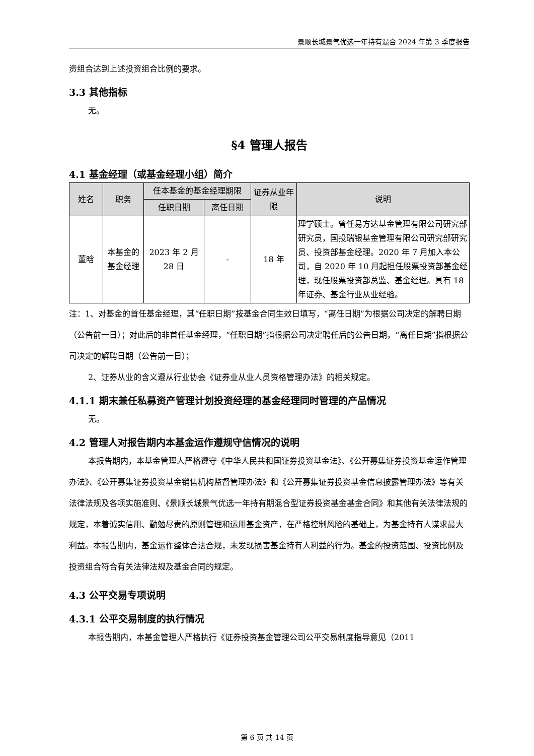景顺长城景气优选一年持有混合 2024 年第 3 季度报告
资组合达到上述投资组合比例的要求。
3.3 其他指标
无。
§4 管理人报告
4.1 基金经理（或基金经理小组）简介
| 姓名 | 职务 | 任本基金的基金经理期限 | | 证券从业年限 | 说明 |
| --- | --- | --- | --- | --- | --- |
| | | 任职日期 | 离任日期 | | |
| 董晗 | 本基金的基金经理 | 2023 年 2 月 28 日 | - | 18 年 | 理学硕士。曾任易方达基金管理有限公司研究部研究员，国投瑞银基金管理有限公司研究部研究员、投资部基金经理。2020 年 7 月加入本公司，自 2020 年 10 月起担任股票投资部基金经理，现任股票投资部总监、基金经理。具有 18 年证券、基金行业从业经验。 |
注：1、对基金的首任基金经理，其“任职日期”按基金合同生效日填写，“离任日期”为根据公司决定的解聘日期（公告前一日）；对此后的非首任基金经理，“任职日期”指根据公司决定聘任后的公告日期，“离任日期”指根据公司决定的解聘日期（公告前一日）；
2、证券从业的含义遵从行业协会《证券业从业人员资格管理办法》的相关规定。
4.1.1 期末兼任私募资产管理计划投资经理的基金经理同时管理的产品情况
无。
4.2 管理人对报告期内本基金运作遵规守信情况的说明
本报告期内，本基金管理人严格遵守《中华人民共和国证券投资基金法》、《公开募集证券投资基金运作管理办法》、《公开募集证券投资基金销售机构监督管理办法》和《公开募集证券投资基金信息披露管理办法》等有关法律法规及各项实施准则、《景顺长城景气优选一年持有期混合型证券投资基金基金合同》和其他有关法律法规的规定，本着诚实信用、勤勉尽责的原则管理和运用基金资产，在严格控制风险的基础上，为基金持有人谋求最大利益。本报告期内，基金运作整体合法合规，未发现损害基金持有人利益的行为。基金的投资范围、投资比例及投资组合符合有关法律法规及基金合同的规定。
4.3 公平交易专项说明
4.3.1 公平交易制度的执行情况
本报告期内，本基金管理人严格执行《证券投资基金管理公司公平交易制度指导意见（2011
第 6 页 共 14 页